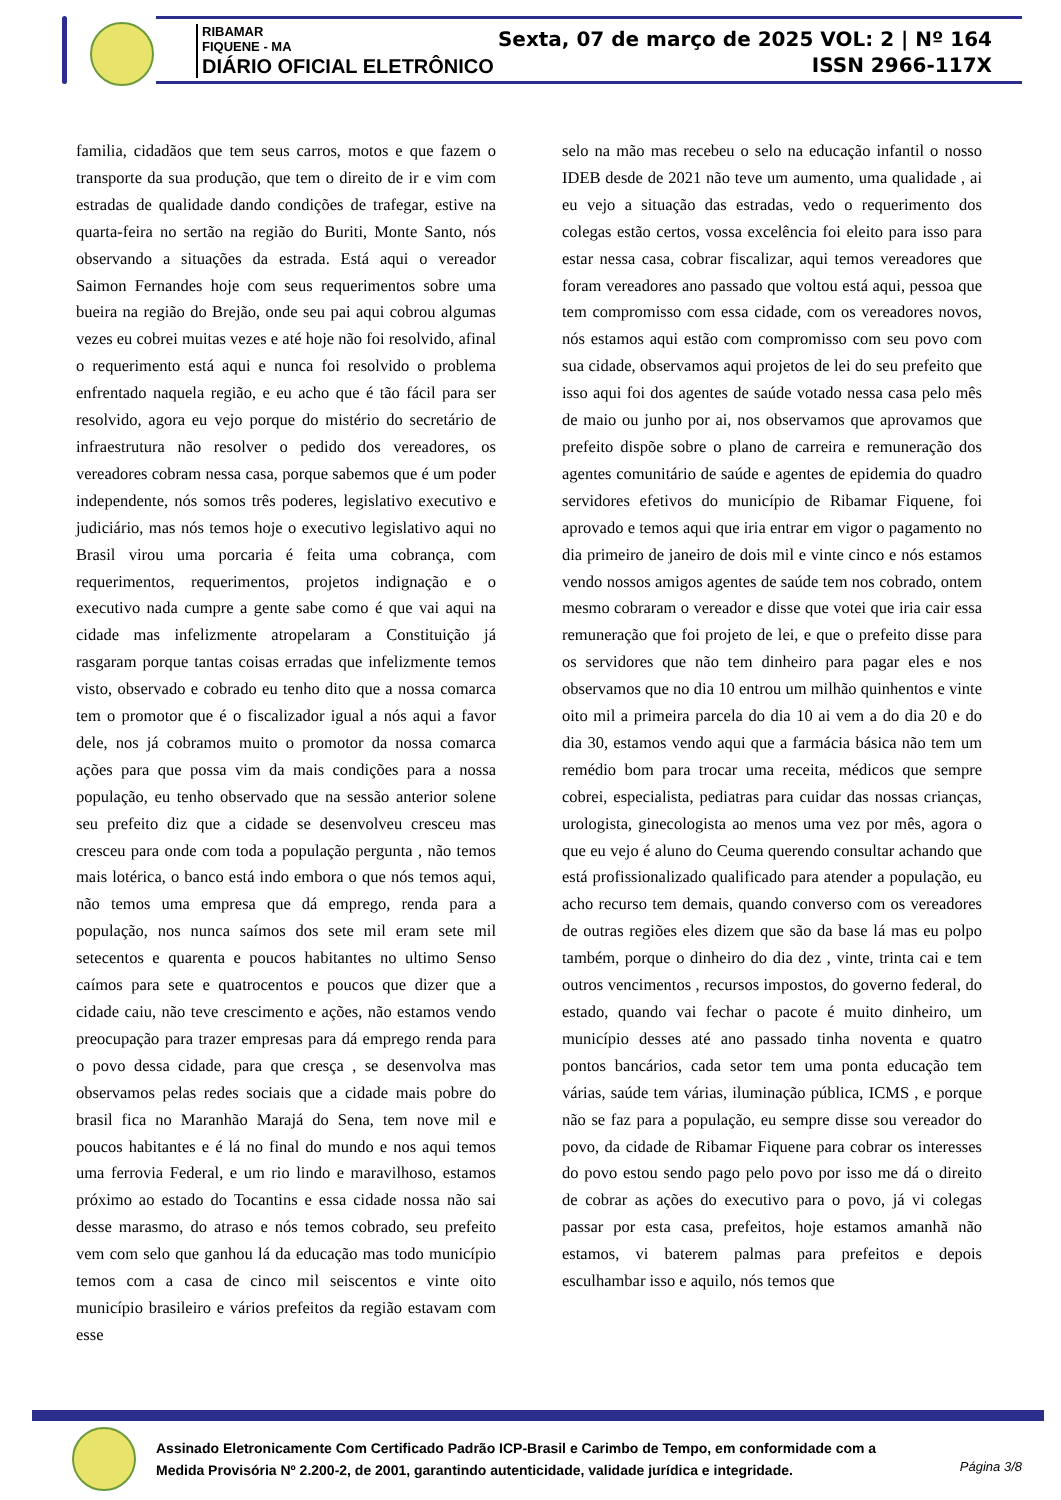RIBAMAR
FIQUENE - MA
DIÁRIO OFICIAL ELETRÔNICO
Sexta, 07 de março de 2025 VOL: 2 | Nº 164
ISSN 2966-117X
familia, cidadãos que tem seus carros, motos e que fazem o transporte da sua produção, que tem o direito de ir e vim com estradas de qualidade dando condições de trafegar, estive na quarta-feira no sertão na região do Buriti, Monte Santo, nós observando a situações da estrada. Está aqui o vereador Saimon Fernandes hoje com seus requerimentos sobre uma bueira na região do Brejão, onde seu pai aqui cobrou algumas vezes eu cobrei muitas vezes e até hoje não foi resolvido, afinal o requerimento está aqui e nunca foi resolvido o problema enfrentado naquela região, e eu acho que é tão fácil para ser resolvido, agora eu vejo porque do mistério do secretário de infraestrutura não resolver o pedido dos vereadores, os vereadores cobram nessa casa, porque sabemos que é um poder independente, nós somos três poderes, legislativo executivo e judiciário, mas nós temos hoje o executivo legislativo aqui no Brasil virou uma porcaria é feita uma cobrança, com requerimentos, requerimentos, projetos indignação e o executivo nada cumpre a gente sabe como é que vai aqui na cidade mas infelizmente atropelaram a Constituição já rasgaram porque tantas coisas erradas que infelizmente temos visto, observado e cobrado eu tenho dito que a nossa comarca tem o promotor que é o fiscalizador igual a nós aqui a favor dele, nos já cobramos muito o promotor da nossa comarca ações para que possa vim da mais condições para a nossa população, eu tenho observado que na sessão anterior solene seu prefeito diz que a cidade se desenvolveu cresceu mas cresceu para onde com toda a população pergunta , não temos mais lotérica, o banco está indo embora o que nós temos aqui, não temos uma empresa que dá emprego, renda para a população, nos nunca saímos dos sete mil eram sete mil setecentos e quarenta e poucos habitantes no ultimo Senso caímos para sete e quatrocentos e poucos que dizer que a cidade caiu, não teve crescimento e ações, não estamos vendo preocupação para trazer empresas para dá emprego renda para o povo dessa cidade, para que cresça , se desenvolva mas observamos pelas redes sociais que a cidade mais pobre do brasil fica no Maranhão Marajá do Sena, tem nove mil e poucos habitantes e é lá no final do mundo e nos aqui temos uma ferrovia Federal, e um rio lindo e maravilhoso, estamos próximo ao estado do Tocantins e essa cidade nossa não sai desse marasmo, do atraso e nós temos cobrado, seu prefeito vem com selo que ganhou lá da educação mas todo município temos com a casa de cinco mil seiscentos e vinte oito município brasileiro e vários prefeitos da região estavam com esse
selo na mão mas recebeu o selo na educação infantil o nosso IDEB desde de 2021 não teve um aumento, uma qualidade , ai eu vejo a situação das estradas, vedo o requerimento dos colegas estão certos, vossa excelência foi eleito para isso para estar nessa casa, cobrar fiscalizar, aqui temos vereadores que foram vereadores ano passado que voltou está aqui, pessoa que tem compromisso com essa cidade, com os vereadores novos, nós estamos aqui estão com compromisso com seu povo com sua cidade, observamos aqui projetos de lei do seu prefeito que isso aqui foi dos agentes de saúde votado nessa casa pelo mês de maio ou junho por ai, nos observamos que aprovamos que prefeito dispõe sobre o plano de carreira e remuneração dos agentes comunitário de saúde e agentes de epidemia do quadro servidores efetivos do município de Ribamar Fiquene, foi aprovado e temos aqui que iria entrar em vigor o pagamento no dia primeiro de janeiro de dois mil e vinte cinco e nós estamos vendo nossos amigos agentes de saúde tem nos cobrado, ontem mesmo cobraram o vereador e disse que votei que iria cair essa remuneração que foi projeto de lei, e que o prefeito disse para os servidores que não tem dinheiro para pagar eles e nos observamos que no dia 10 entrou um milhão quinhentos e vinte oito mil a primeira parcela do dia 10 ai vem a do dia 20 e do dia 30, estamos vendo aqui que a farmácia básica não tem um remédio bom para trocar uma receita, médicos que sempre cobrei, especialista, pediatras para cuidar das nossas crianças, urologista, ginecologista ao menos uma vez por mês, agora o que eu vejo é aluno do Ceuma querendo consultar achando que está profissionalizado qualificado para atender a população, eu acho recurso tem demais, quando converso com os vereadores de outras regiões eles dizem que são da base lá mas eu polpo também, porque o dinheiro do dia dez , vinte, trinta cai e tem outros vencimentos , recursos impostos, do governo federal, do estado, quando vai fechar o pacote é muito dinheiro, um município desses até ano passado tinha noventa e quatro pontos bancários, cada setor tem uma ponta educação tem várias, saúde tem várias, iluminação pública, ICMS , e porque não se faz para a população, eu sempre disse sou vereador do povo, da cidade de Ribamar Fiquene para cobrar os interesses do povo estou sendo pago pelo povo por isso me dá o direito de cobrar as ações do executivo para o povo, já vi colegas passar por esta casa, prefeitos, hoje estamos amanhã não estamos, vi baterem palmas para prefeitos e depois esculhambar isso e aquilo, nós temos que
Assinado Eletronicamente Com Certificado Padrão ICP-Brasil e Carimbo de Tempo, em conformidade com a
Medida Provisória Nº 2.200-2, de 2001, garantindo autenticidade, validade jurídica e integridade.
Página 3/8